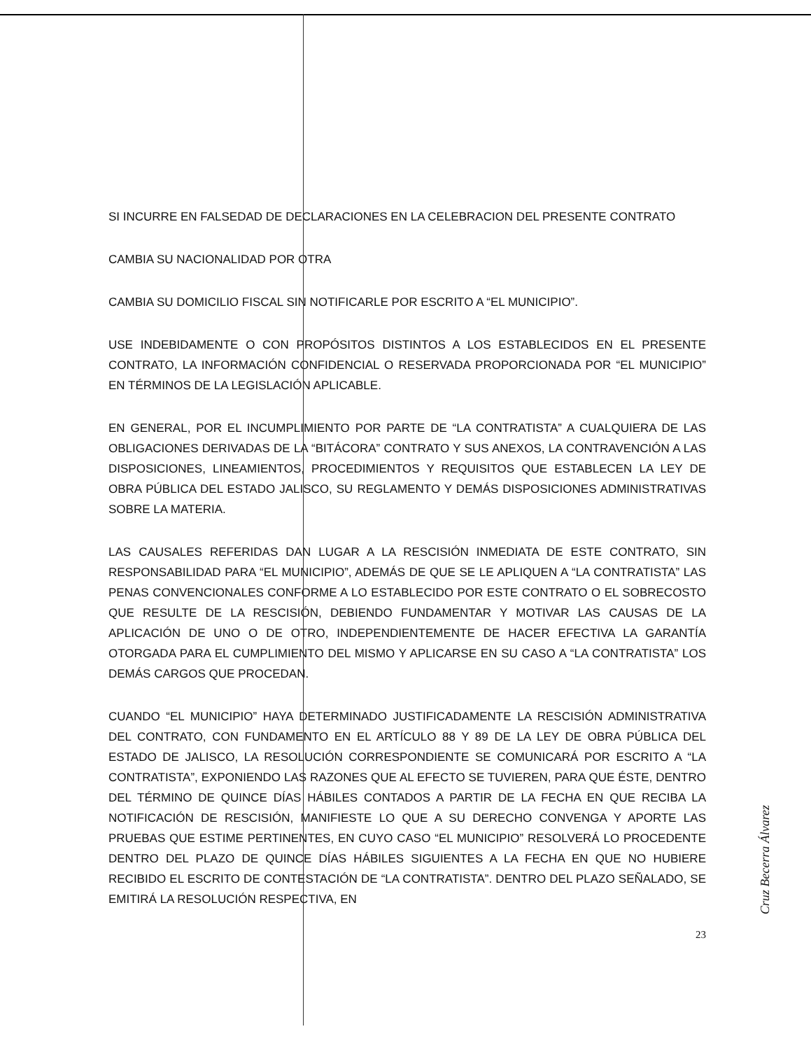SI INCURRE EN FALSEDAD DE DECLARACIONES EN LA CELEBRACION DEL PRESENTE CONTRATO
CAMBIA SU NACIONALIDAD POR OTRA
CAMBIA SU DOMICILIO FISCAL SIN NOTIFICARLE POR ESCRITO A “EL MUNICIPIO”.
USE INDEBIDAMENTE O CON PROPÓSITOS DISTINTOS A LOS ESTABLECIDOS EN EL PRESENTE CONTRATO, LA INFORMACIÓN CONFIDENCIAL O RESERVADA PROPORCIONADA POR “EL MUNICIPIO” EN TÉRMINOS DE LA LEGISLACIÓN APLICABLE.
EN GENERAL, POR EL INCUMPLIMIENTO POR PARTE DE “LA CONTRATISTA” A CUALQUIERA DE LAS OBLIGACIONES DERIVADAS DE LA “BITÁCORA” CONTRATO Y SUS ANEXOS, LA CONTRAVENCIÓN A LAS DISPOSICIONES, LINEAMIENTOS, PROCEDIMIENTOS Y REQUISITOS QUE ESTABLECEN LA LEY DE OBRA PÚBLICA DEL ESTADO JALISCO, SU REGLAMENTO Y DEMÁS DISPOSICIONES ADMINISTRATIVAS SOBRE LA MATERIA.
LAS CAUSALES REFERIDAS DAN LUGAR A LA RESCISIÓN INMEDIATA DE ESTE CONTRATO, SIN RESPONSABILIDAD PARA “EL MUNICIPIO”, ADEMÁS DE QUE SE LE APLIQUEN A “LA CONTRATISTA” LAS PENAS CONVENCIONALES CONFORME A LO ESTABLECIDO POR ESTE CONTRATO O EL SOBRECOSTO QUE RESULTE DE LA RESCISIÓN, DEBIENDO FUNDAMENTAR Y MOTIVAR LAS CAUSAS DE LA APLICACIÓN DE UNO O DE OTRO, INDEPENDIENTEMENTE DE HACER EFECTIVA LA GARANTÍA OTORGADA PARA EL CUMPLIMIENTO DEL MISMO Y APLICARSE EN SU CASO A “LA CONTRATISTA” LOS DEMÁS CARGOS QUE PROCEDAN.
CUANDO “EL MUNICIPIO” HAYA DETERMINADO JUSTIFICADAMENTE LA RESCISIÓN ADMINISTRATIVA DEL CONTRATO, CON FUNDAMENTO EN EL ARTÍCULO 88 Y 89 DE LA LEY DE OBRA PÚBLICA DEL ESTADO DE JALISCO, LA RESOLUCIÓN CORRESPONDIENTE SE COMUNICARÁ POR ESCRITO A “LA CONTRATISTA”, EXPONIENDO LAS RAZONES QUE AL EFECTO SE TUVIEREN, PARA QUE ÉSTE, DENTRO DEL TÉRMINO DE QUINCE DÍAS HÁBILES CONTADOS A PARTIR DE LA FECHA EN QUE RECIBA LA NOTIFICACIÓN DE RESCISIÓN, MANIFIESTE LO QUE A SU DERECHO CONVENGA Y APORTE LAS PRUEBAS QUE ESTIME PERTINENTES, EN CUYO CASO “EL MUNICIPIO” RESOLVERÁ LO PROCEDENTE DENTRO DEL PLAZO DE QUINCE DÍAS HÁBILES SIGUIENTES A LA FECHA EN QUE NO HUBIERE RECIBIDO EL ESCRITO DE CONTESTACIÓN DE “LA CONTRATISTA”. DENTRO DEL PLAZO SEÑALADO, SE EMITIRÁ LA RESOLUCIÓN RESPECTIVA, EN
23
Cruz Becerra Álvarez